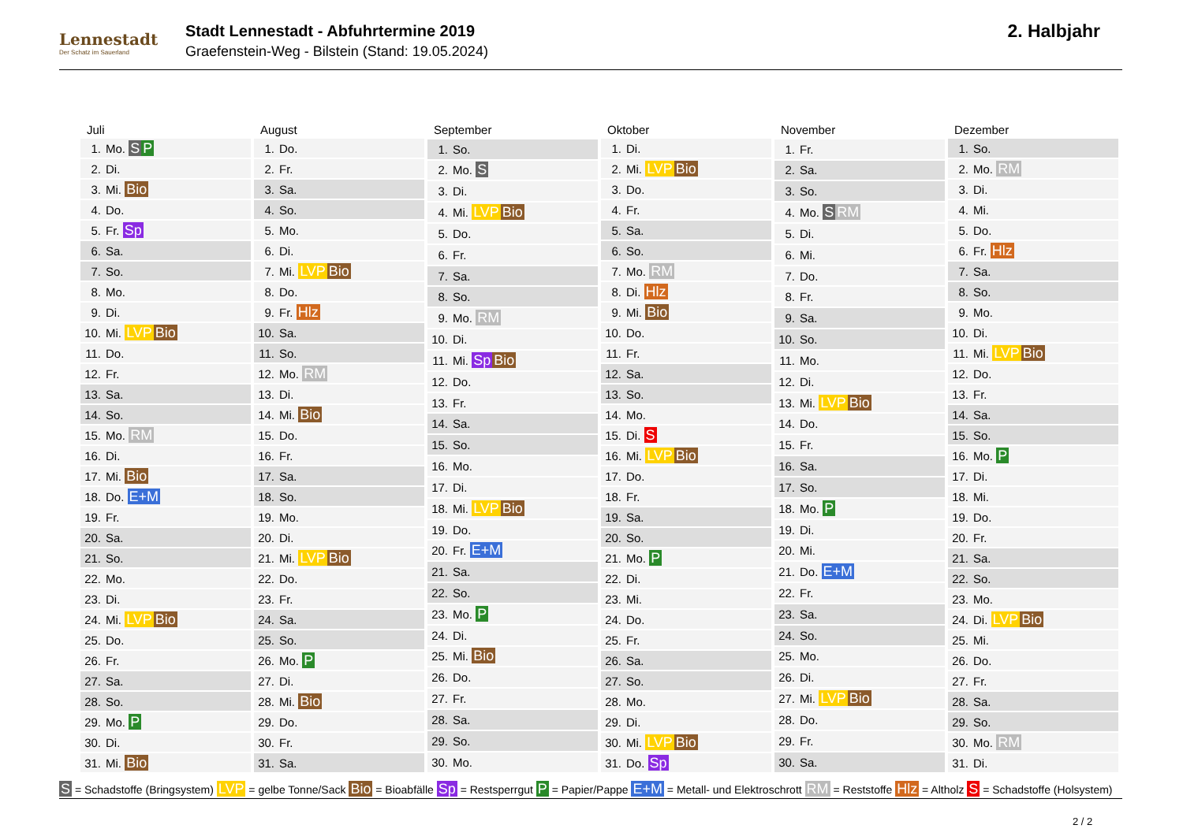Lennestadt
Der Schatz im Sauerland
Stadt Lennestadt - Abfuhrtermine 2019
Graefenstein-Weg - Bilstein (Stand: 19.05.2024)
2. Halbjahr
| Juli | |
| --- | --- |
| 1. | Mo. S P |
| 2. | Di. |
| 3. | Mi. Bio |
| 4. | Do. |
| 5. | Fr. Sp |
| 6. | Sa. |
| 7. | So. |
| 8. | Mo. |
| 9. | Di. |
| 10. | Mi. LVP Bio |
| 11. | Do. |
| 12. | Fr. |
| 13. | Sa. |
| 14. | So. |
| 15. | Mo. RM |
| 16. | Di. |
| 17. | Mi. Bio |
| 18. | Do. E+M |
| 19. | Fr. |
| 20. | Sa. |
| 21. | So. |
| 22. | Mo. |
| 23. | Di. |
| 24. | Mi. LVP Bio |
| 25. | Do. |
| 26. | Fr. |
| 27. | Sa. |
| 28. | So. |
| 29. | Mo. P |
| 30. | Di. |
| 31. | Mi. Bio |
| August | |
| --- | --- |
| 1. | Do. |
| 2. | Fr. |
| 3. | Sa. |
| 4. | So. |
| 5. | Mo. |
| 6. | Di. |
| 7. | Mi. LVP Bio |
| 8. | Do. |
| 9. | Fr. Hlz |
| 10. | Sa. |
| 11. | So. |
| 12. | Mo. RM |
| 13. | Di. |
| 14. | Mi. Bio |
| 15. | Do. |
| 16. | Fr. |
| 17. | Sa. |
| 18. | So. |
| 19. | Mo. |
| 20. | Di. |
| 21. | Mi. LVP Bio |
| 22. | Do. |
| 23. | Fr. |
| 24. | Sa. |
| 25. | So. |
| 26. | Mo. P |
| 27. | Di. |
| 28. | Mi. Bio |
| 29. | Do. |
| 30. | Fr. |
| 31. | Sa. |
| September | |
| --- | --- |
| 1. | So. |
| 2. | Mo. S |
| 3. | Di. |
| 4. | Mi. LVP Bio |
| 5. | Do. |
| 6. | Fr. |
| 7. | Sa. |
| 8. | So. |
| 9. | Mo. RM |
| 10. | Di. |
| 11. | Mi. Sp Bio |
| 12. | Do. |
| 13. | Fr. |
| 14. | Sa. |
| 15. | So. |
| 16. | Mo. |
| 17. | Di. |
| 18. | Mi. LVP Bio |
| 19. | Do. |
| 20. | Fr. E+M |
| 21. | Sa. |
| 22. | So. |
| 23. | Mo. P |
| 24. | Di. |
| 25. | Mi. Bio |
| 26. | Do. |
| 27. | Fr. |
| 28. | Sa. |
| 29. | So. |
| 30. | Mo. |
| Oktober | |
| --- | --- |
| 1. | Di. |
| 2. | Mi. LVP Bio |
| 3. | Do. |
| 4. | Fr. |
| 5. | Sa. |
| 6. | So. |
| 7. | Mo. RM |
| 8. | Di. Hlz |
| 9. | Mi. Bio |
| 10. | Do. |
| 11. | Fr. |
| 12. | Sa. |
| 13. | So. |
| 14. | Mo. |
| 15. | Di. S |
| 16. | Mi. LVP Bio |
| 17. | Do. |
| 18. | Fr. |
| 19. | Sa. |
| 20. | So. |
| 21. | Mo. P |
| 22. | Di. |
| 23. | Mi. |
| 24. | Do. |
| 25. | Fr. |
| 26. | Sa. |
| 27. | So. |
| 28. | Mo. |
| 29. | Di. |
| 30. | Mi. LVP Bio |
| 31. | Do. Sp |
| November | |
| --- | --- |
| 1. | Fr. |
| 2. | Sa. |
| 3. | So. |
| 4. | Mo. S RM |
| 5. | Di. |
| 6. | Mi. |
| 7. | Do. |
| 8. | Fr. |
| 9. | Sa. |
| 10. | So. |
| 11. | Mo. |
| 12. | Di. |
| 13. | Mi. LVP Bio |
| 14. | Do. |
| 15. | Fr. |
| 16. | Sa. |
| 17. | So. |
| 18. | Mo. P |
| 19. | Di. |
| 20. | Mi. |
| 21. | Do. E+M |
| 22. | Fr. |
| 23. | Sa. |
| 24. | So. |
| 25. | Mo. |
| 26. | Di. |
| 27. | Mi. LVP Bio |
| 28. | Do. |
| 29. | Fr. |
| 30. | Sa. |
| Dezember | |
| --- | --- |
| 1. | So. |
| 2. | Mo. RM |
| 3. | Di. |
| 4. | Mi. |
| 5. | Do. |
| 6. | Fr. Hlz |
| 7. | Sa. |
| 8. | So. |
| 9. | Mo. |
| 10. | Di. |
| 11. | Mi. LVP Bio |
| 12. | Do. |
| 13. | Fr. |
| 14. | Sa. |
| 15. | So. |
| 16. | Mo. P |
| 17. | Di. |
| 18. | Mi. |
| 19. | Do. |
| 20. | Fr. |
| 21. | Sa. |
| 22. | So. |
| 23. | Mo. |
| 24. | Di. LVP Bio |
| 25. | Mi. |
| 26. | Do. |
| 27. | Fr. |
| 28. | Sa. |
| 29. | So. |
| 30. | Mo. RM |
| 31. | Di. |
S = Schadstoffe (Bringsystem) LVP = gelbe Tonne/Sack Bio = Bioabfälle Sp = Restsperrgut P = Papier/Pappe E+M = Metall- und Elektroschrott RM = Reststoffe Hlz = Altholz S = Schadstoffe (Holsystem)
2 / 2